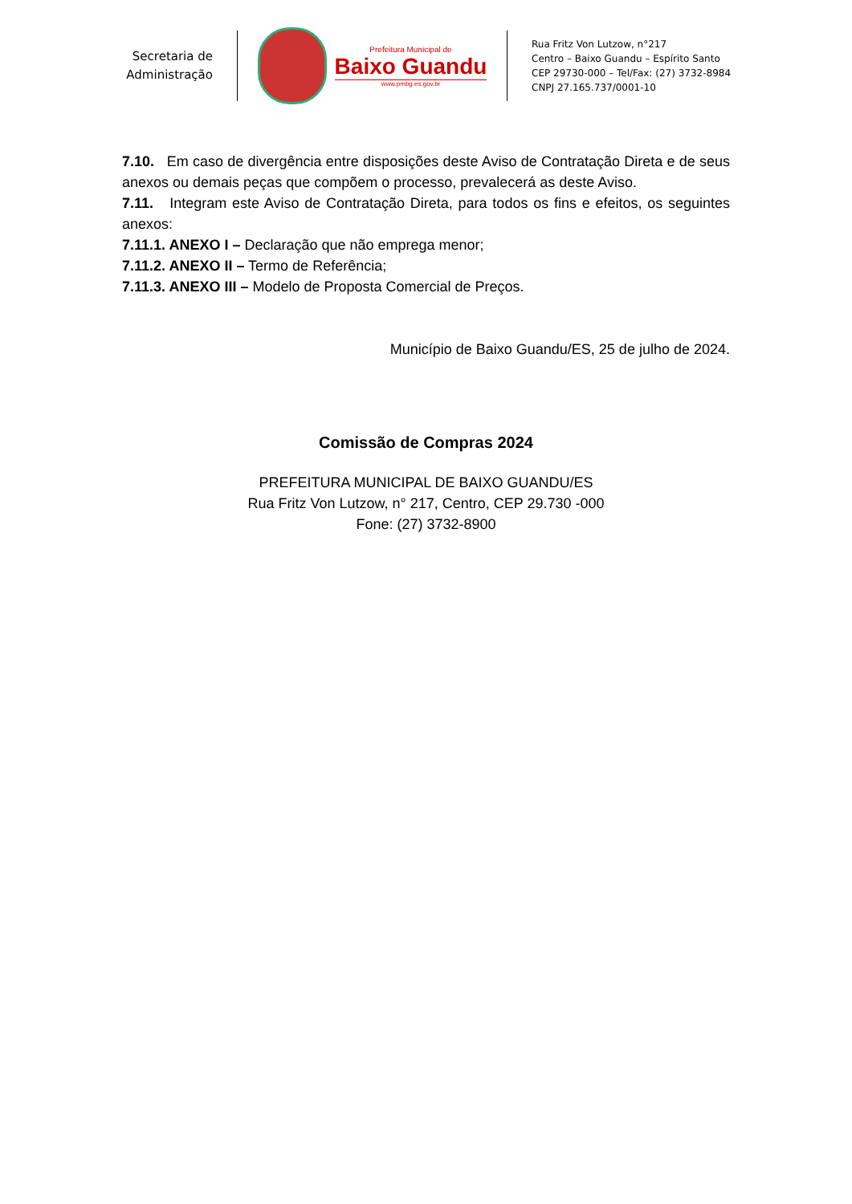Secretaria de
Administração
Prefeitura Municipal de
Baixo Guandu
www.pmbg.es.gov.br
Rua Fritz Von Lutzow, n°217
Centro – Baixo Guandu – Espírito Santo
CEP 29730-000 – Tel/Fax: (27) 3732-8984
CNPJ 27.165.737/0001-10
7.10. Em caso de divergência entre disposições deste Aviso de Contratação Direta e de seus anexos ou demais peças que compõem o processo, prevalecerá as deste Aviso.
7.11. Integram este Aviso de Contratação Direta, para todos os fins e efeitos, os seguintes anexos:
7.11.1. ANEXO I – Declaração que não emprega menor;
7.11.2. ANEXO II – Termo de Referência;
7.11.3. ANEXO III – Modelo de Proposta Comercial de Preços.
Município de Baixo Guandu/ES, 25 de julho de 2024.
Comissão de Compras 2024
PREFEITURA MUNICIPAL DE BAIXO GUANDU/ES
Rua Fritz Von Lutzow, n° 217, Centro, CEP 29.730 -000
Fone: (27) 3732-8900